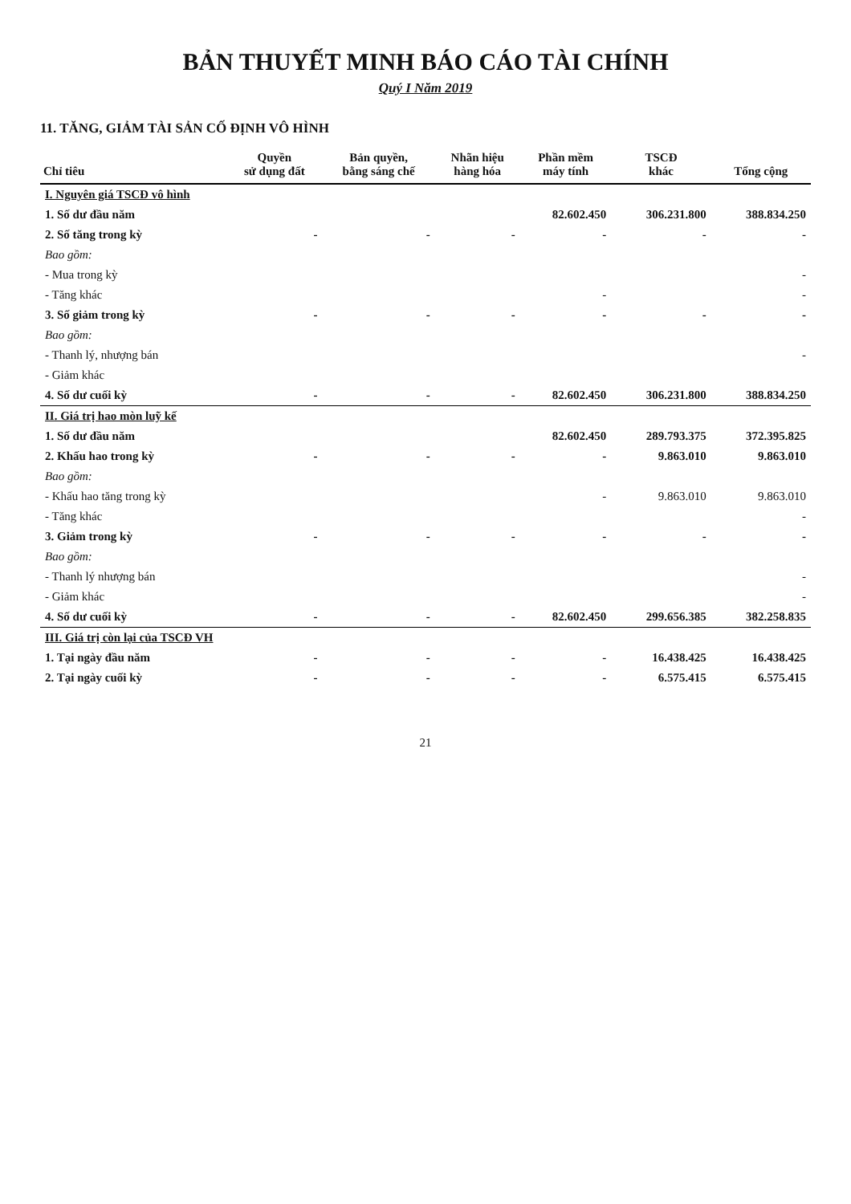BẢN THUYẾT MINH BÁO CÁO TÀI CHÍNH
Quý I Năm 2019
11. TĂNG, GIẢM TÀI SẢN CỐ ĐỊNH VÔ HÌNH
| Chỉ tiêu | Quyền sử dụng đất | Bản quyền, bằng sáng chế | Nhãn hiệu hàng hóa | Phần mềm máy tính | TSCĐ khác | Tổng cộng |
| --- | --- | --- | --- | --- | --- | --- |
| I. Nguyên giá TSCĐ vô hình | | | | | | |
| 1. Số dư đầu năm | | | | 82.602.450 | 306.231.800 | 388.834.250 |
| 2. Số tăng trong kỳ | - | - | - | - | - | - |
| Bao gồm: | | | | | | |
| - Mua trong kỳ | | | | | | - |
| - Tăng khác | | | | - | | - |
| 3. Số giảm trong kỳ | - | - | - | - | - | - |
| Bao gồm: | | | | | | |
| - Thanh lý, nhượng bán | | | | | | - |
| - Giảm khác | | | | | | |
| 4. Số dư cuối kỳ | - | - | - | 82.602.450 | 306.231.800 | 388.834.250 |
| II. Giá trị hao mòn luỹ kế | | | | | | |
| 1. Số dư đầu năm | | | | 82.602.450 | 289.793.375 | 372.395.825 |
| 2. Khấu hao trong kỳ | - | - | - | - | 9.863.010 | 9.863.010 |
| Bao gồm: | | | | | | |
| - Khấu hao tăng trong kỳ | | | | - | 9.863.010 | 9.863.010 |
| - Tăng khác | | | | | | - |
| 3. Giảm trong kỳ | - | - | - | - | - | - |
| Bao gồm: | | | | | | |
| - Thanh lý nhượng bán | | | | | | - |
| - Giảm khác | | | | | | - |
| 4. Số dư cuối kỳ | - | - | - | 82.602.450 | 299.656.385 | 382.258.835 |
| III. Giá trị còn lại của TSCĐ VH | | | | | | |
| 1. Tại ngày đầu năm | - | - | - | - | 16.438.425 | 16.438.425 |
| 2. Tại ngày cuối kỳ | - | - | - | - | 6.575.415 | 6.575.415 |
21